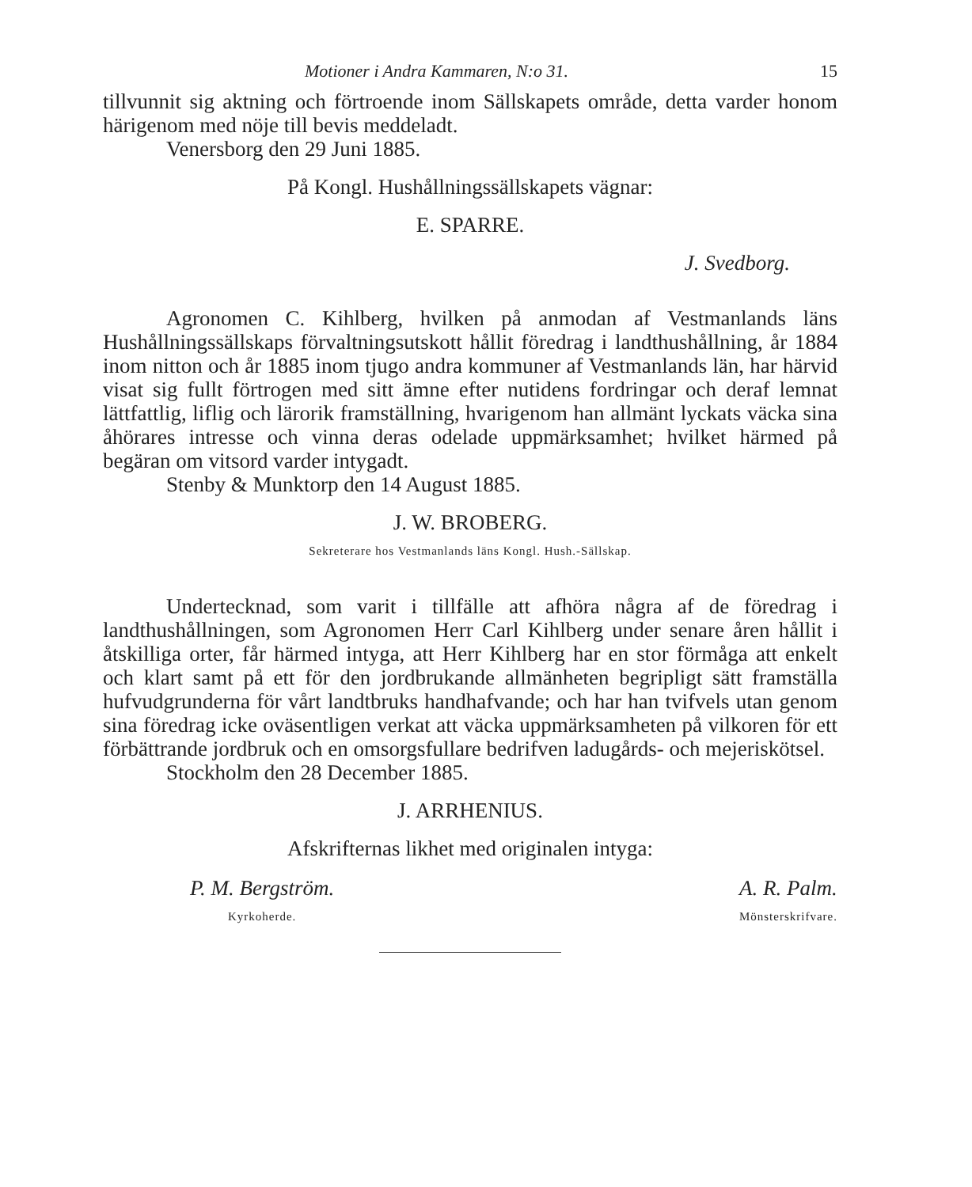Motioner i Andra Kammaren, N:o 31. 15
tillvunnit sig aktning och förtroende inom Sällskapets område, detta varder honom härigenom med nöje till bevis meddeladt.
Venersborg den 29 Juni 1885.
På Kongl. Hushållningssällskapets vägnar:
E. SPARRE.
J. Svedborg.
Agronomen C. Kihlberg, hvilken på anmodan af Vestmanlands läns Hushållningssällskaps förvaltningsutskott hållit föredrag i landthushållning, år 1884 inom nitton och år 1885 inom tjugo andra kommuner af Vestmanlands län, har härvid visat sig fullt förtrogen med sitt ämne efter nutidens fordringar och deraf lemnat lättfattlig, liflig och lärorik framställning, hvarigenom han allmänt lyckats väcka sina åhörares intresse och vinna deras odelade uppmärksamhet; hvilket härmed på begäran om vitsord varder intygadt.
Stenby & Munktorp den 14 August 1885.
J. W. BROBERG.
Sekreterare hos Vestmanlands läns Kongl. Hush.-Sällskap.
Undertecknad, som varit i tillfälle att afhöra några af de föredrag i landthushållningen, som Agronomen Herr Carl Kihlberg under senare åren hållit i åtskilliga orter, får härmed intyga, att Herr Kihlberg har en stor förmåga att enkelt och klart samt på ett för den jordbrukande allmänheten begripligt sätt framställa hufvudgrunderna för vårt landtbruks handhafvande; och har han tvifvels utan genom sina föredrag icke oväsentligen verkat att väcka uppmärksamheten på vilkoren för ett förbättrande jordbruk och en omsorgsfullare bedrifven ladugårds- och mejeriskötsel.
Stockholm den 28 December 1885.
J. ARRHENIUS.
Afskrifternas likhet med originalen intyga:
P. M. Bergström.
Kyrkoherde.
A. R. Palm.
Mönsterskrifvare.